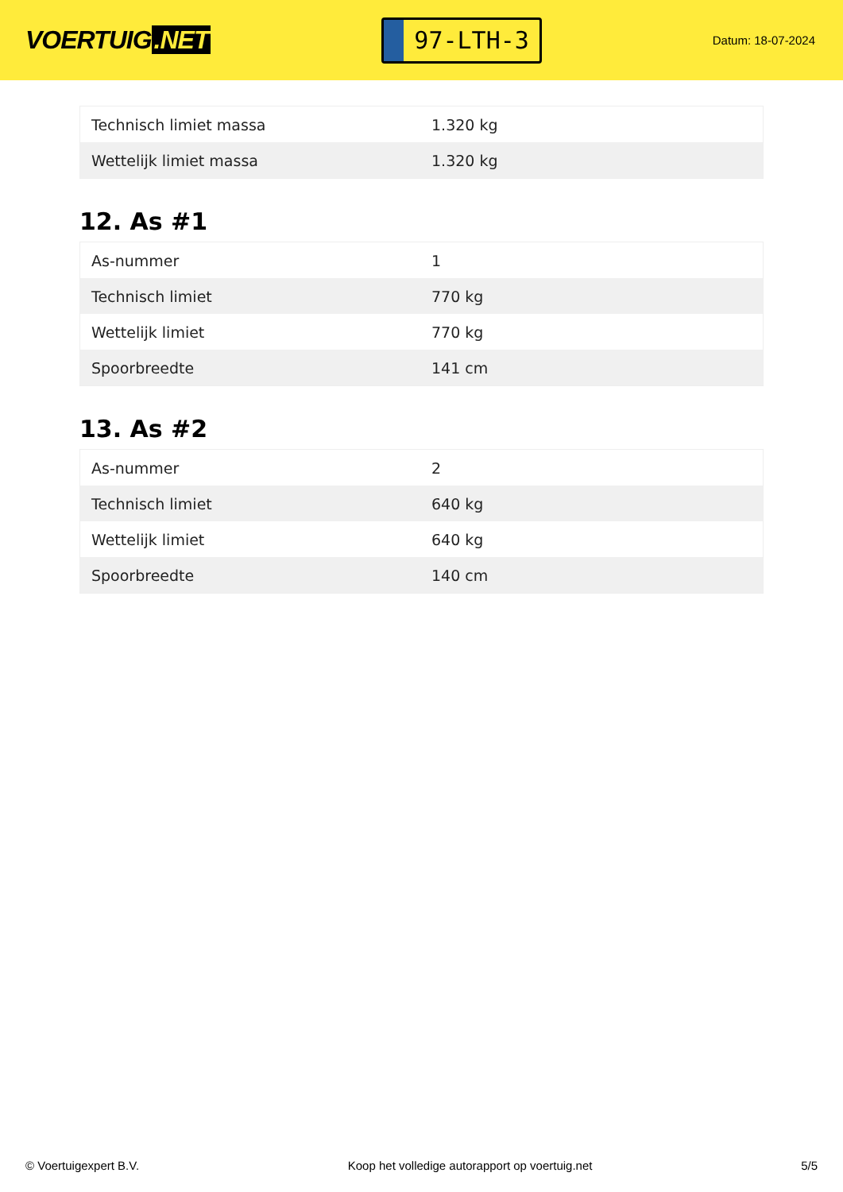VOERTUIG.NET
97-LTH-3
Datum: 18-07-2024
| Technisch limiet massa | 1.320 kg |
| Wettelijk limiet massa | 1.320 kg |
12. As #1
| As-nummer | 1 |
| Technisch limiet | 770 kg |
| Wettelijk limiet | 770 kg |
| Spoorbreedte | 141 cm |
13. As #2
| As-nummer | 2 |
| Technisch limiet | 640 kg |
| Wettelijk limiet | 640 kg |
| Spoorbreedte | 140 cm |
© Voertuigexpert B.V. Koop het volledige autorapport op voertuig.net 5/5